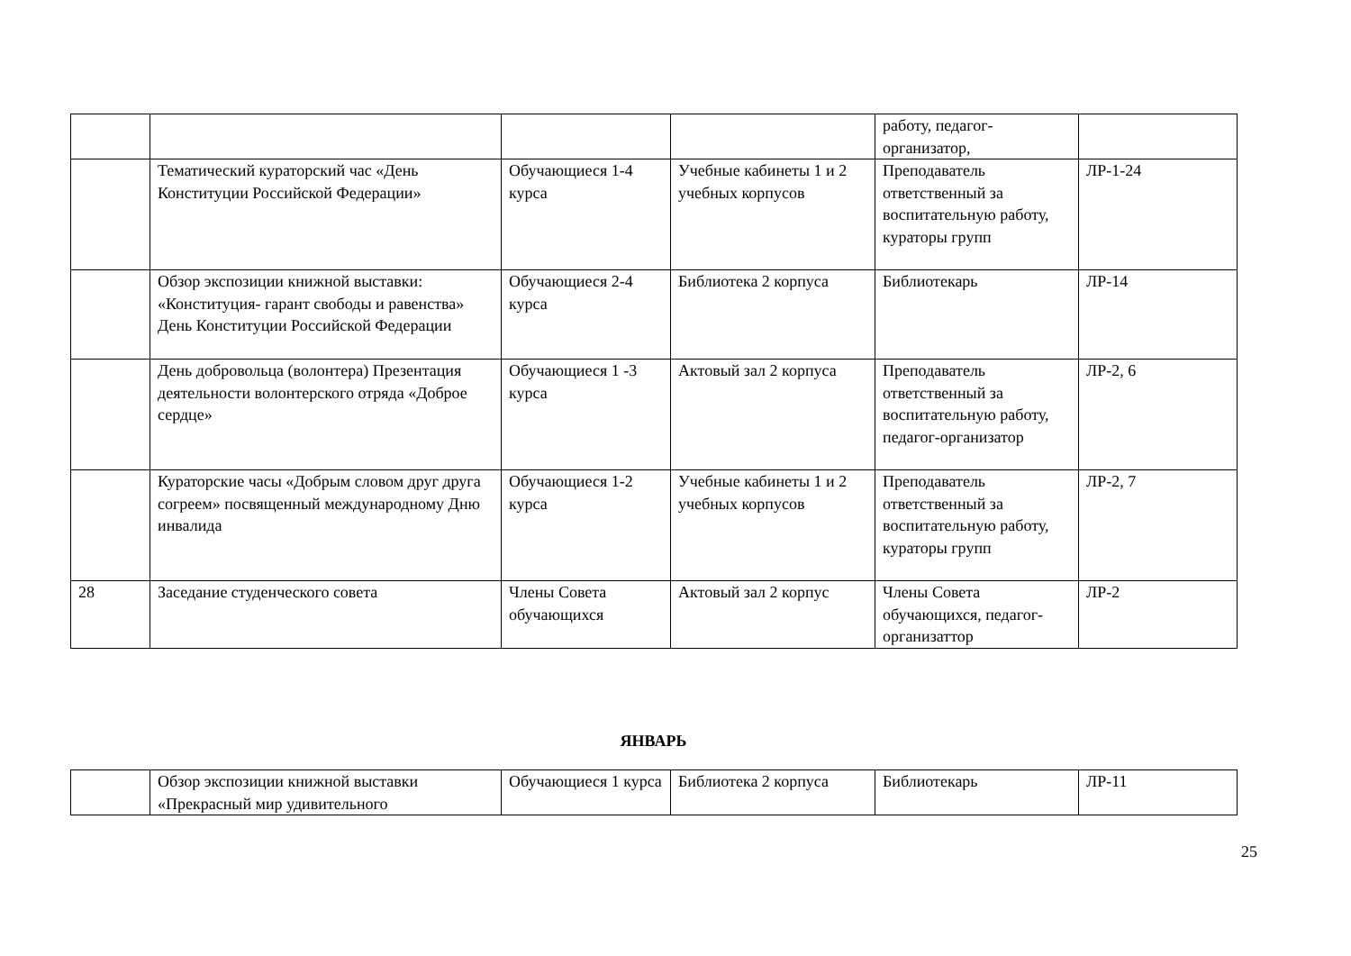| | | | | работу, педагог-организатор, | |
| | Тематический кураторский час «День Конституции Российской Федерации» | Обучающиеся 1-4 курса | Учебные кабинеты 1 и 2 учебных корпусов | Преподаватель ответственный за воспитательную работу, кураторы групп | ЛР-1-24 |
| | Обзор экспозиции книжной выставки: «Конституция- гарант свободы и равенства» День Конституции Российской Федерации | Обучающиеся 2-4 курса | Библиотека 2 корпуса | Библиотекарь | ЛР-14 |
| | День добровольца (волонтера) Презентация деятельности волонтерского отряда «Доброе сердце» | Обучающиеся 1 -3 курса | Актовый зал 2 корпуса | Преподаватель ответственный за воспитательную работу, педагог-организатор | ЛР-2, 6 |
| | Кураторские часы «Добрым словом друг друга согреем» посвященный международному Дню инвалида | Обучающиеся 1-2 курса | Учебные кабинеты 1 и 2 учебных корпусов | Преподаватель ответственный за воспитательную работу, кураторы групп | ЛР-2, 7 |
| 28 | Заседание студенческого совета | Члены Совета обучающихся | Актовый зал 2 корпус | Члены Совета обучающихся, педагог-организаттор | ЛР-2 |
ЯНВАРЬ
| | Обзор экспозиции книжной выставки «Прекрасный мир удивительного | Обучающиеся 1 курса | Библиотека 2 корпуса | Библиотекарь | ЛР-11 |
25